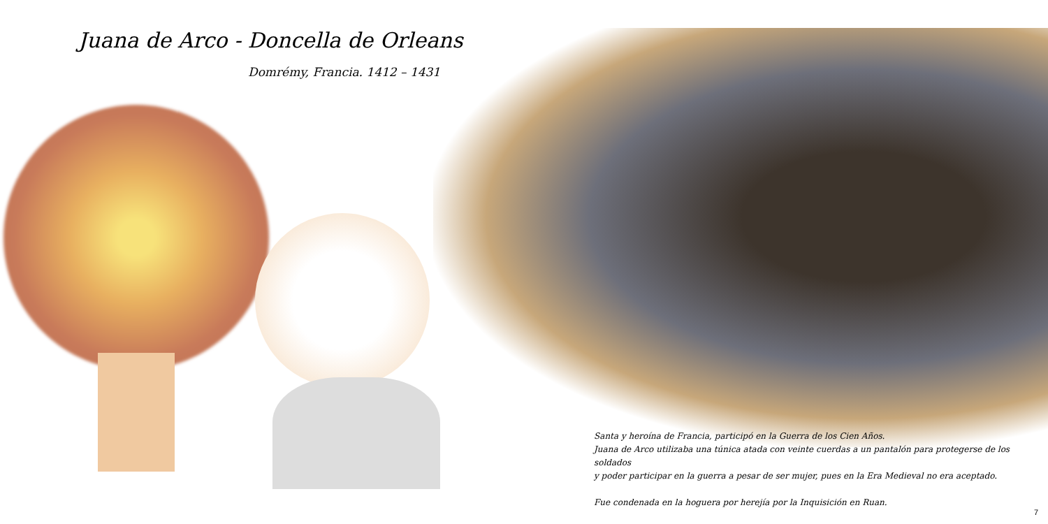Juana de Arco - Doncella de Orleans
Domrémy, Francia. 1412 – 1431
Santa y heroína de Francia, participó en la Guerra de los Cien Años.
Juana de Arco utilizaba una túnica atada con veinte cuerdas a un pantalón para protegerse de los soldados
y poder participar en la guerra a pesar de ser mujer, pues en la Era Medieval no era aceptado.
Fue condenada en la hoguera por herejía por la Inquisición en Ruan.
7